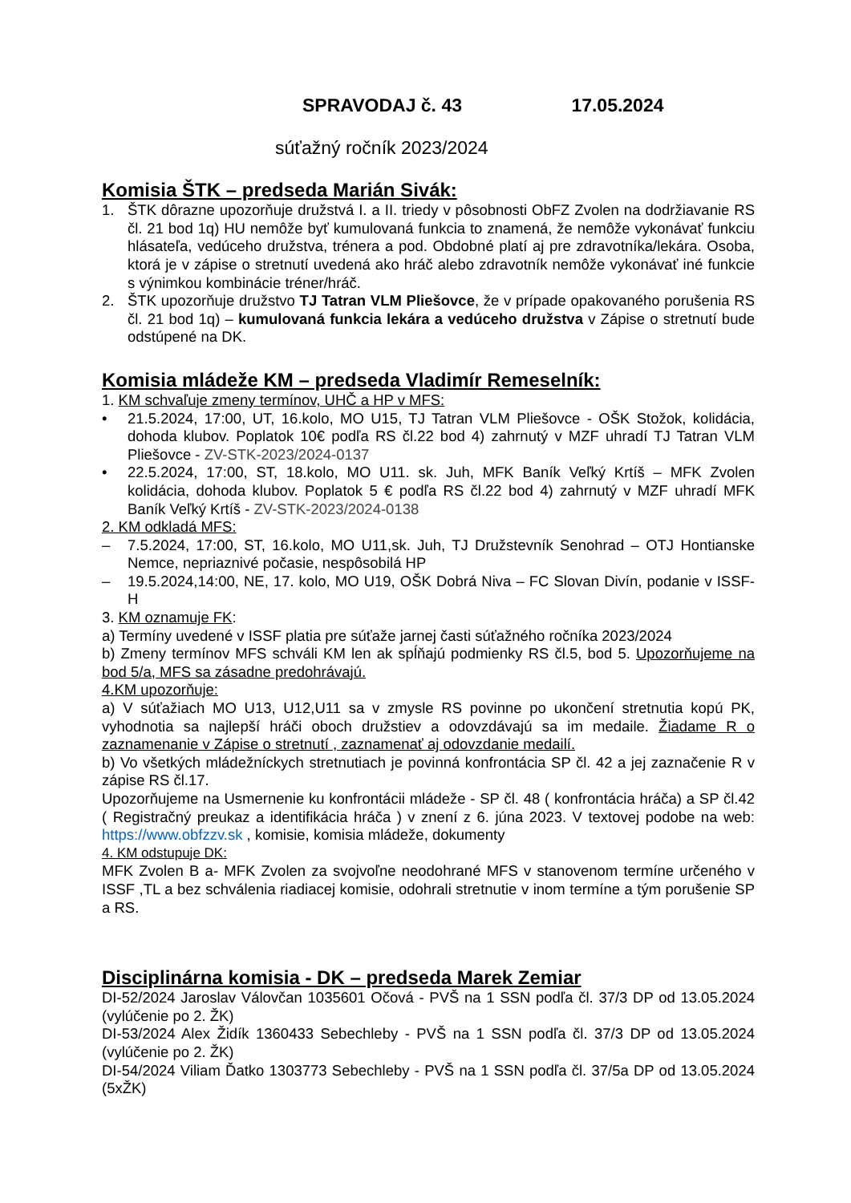SPRAVODAJ č. 43 17.05.2024
súťažný ročník 2023/2024
Komisia ŠTK – predseda Marián Sivák:
1. ŠTK dôrazne upozorňuje družstvá I. a II. triedy v pôsobnosti ObFZ Zvolen na dodržiavanie RS čl. 21 bod 1q) HU nemôže byť kumulovaná funkcia to znamená, že nemôže vykonávať funkciu hlásateľa, vedúceho družstva, trénera a pod. Obdobné platí aj pre zdravotníka/lekára. Osoba, ktorá je v zápise o stretnutí uvedená ako hráč alebo zdravotník nemôže vykonávať iné funkcie s výnimkou kombinácie tréner/hráč.
2. ŠTK upozorňuje družstvo TJ Tatran VLM Pliešovce, že v prípade opakovaného porušenia RS čl. 21 bod 1q) – kumulovaná funkcia lekára a vedúceho družstva v Zápise o stretnutí bude odstúpené na DK.
Komisia mládeže KM – predseda Vladimír Remeselník:
1. KM schvaľuje zmeny termínov, UHČ a HP v MFS:
• 21.5.2024, 17:00, UT, 16.kolo, MO U15, TJ Tatran VLM Pliešovce - OŠK Stožok, kolidácia, dohoda klubov. Poplatok 10€ podľa RS čl.22 bod 4) zahrnutý v MZF uhradí TJ Tatran VLM Pliešovce - ZV-STK-2023/2024-0137
• 22.5.2024, 17:00, ST, 18.kolo, MO U11. sk. Juh, MFK Baník Veľký Krtíš – MFK Zvolen kolidácia, dohoda klubov. Poplatok 5 € podľa RS čl.22 bod 4) zahrnutý v MZF uhradí MFK Baník Veľký Krtíš - ZV-STK-2023/2024-0138
2. KM odkladá MFS:
– 7.5.2024, 17:00, ST, 16.kolo, MO U11,sk. Juh, TJ Družstevník Senohrad – OTJ Hontianske Nemce, nepriaznivé počasie, nespôsobilá HP
– 19.5.2024,14:00, NE, 17. kolo, MO U19, OŠK Dobrá Niva – FC Slovan Divín, podanie v ISSF- H
3. KM oznamuje FK:
a) Termíny uvedené v ISSF platia pre súťaže jarnej časti súťažného ročníka 2023/2024
b) Zmeny termínov MFS schváli KM len ak spĺňajú podmienky RS čl.5, bod 5. Upozorňujeme na bod 5/a, MFS sa zásadne predohrávajú.
4.KM upozorňuje:
a) V súťažiach MO U13, U12,U11 sa v zmysle RS povinne po ukončení stretnutia kopú PK, vyhodnotia sa najlepší hráči oboch družstiev a odovzdávajú sa im medaile. Žiadame R o zaznamenanie v Zápise o stretnutí , zaznamenať aj odovzdanie medailí.
b) Vo všetkých mládežníckych stretnutiach je povinná konfrontácia SP čl. 42 a jej zaznačenie R v zápise RS čl.17.
Upozorňujeme na Usmernenie ku konfrontácii mládeže - SP čl. 48 ( konfrontácia hráča) a SP čl.42 ( Registračný preukaz a identifikácia hráča ) v znení z 6. júna 2023. V textovej podobe na web: https://www.obfzzv.sk , komisie, komisia mládeže, dokumenty
4. KM odstupuje DK:
MFK Zvolen B a- MFK Zvolen za svojvoľne neodohrané MFS v stanovenom termíne určeného v ISSF ,TL a bez schválenia riadiacej komisie, odohrali stretnutie v inom termíne a tým porušenie SP a RS.
Disciplinárna komisia - DK – predseda Marek Zemiar
DI-52/2024 Jaroslav Válovčan 1035601 Očová - PVŠ na 1 SSN podľa čl. 37/3 DP od 13.05.2024 (vylúčenie po 2. ŽK)
DI-53/2024 Alex Židík 1360433 Sebechleby - PVŠ na 1 SSN podľa čl. 37/3 DP od 13.05.2024 (vylúčenie po 2. ŽK)
DI-54/2024 Viliam Ďatko 1303773 Sebechleby - PVŠ na 1 SSN podľa čl. 37/5a DP od 13.05.2024 (5xŽK)